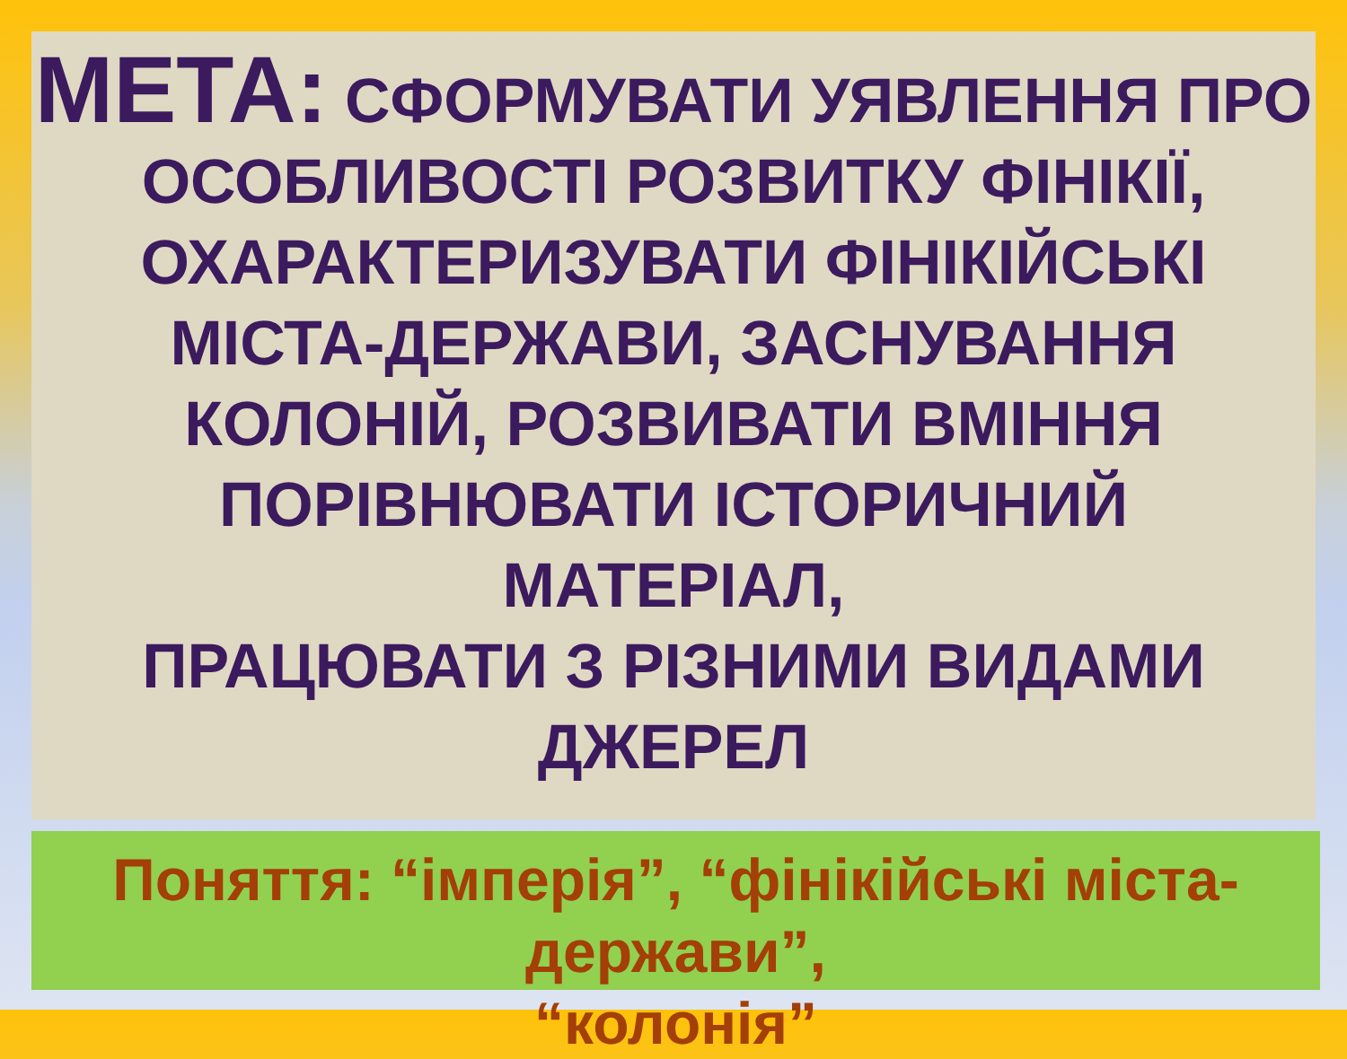МЕТА: СФОРМУВАТИ УЯВЛЕННЯ ПРО
ОСОБЛИВОСТІ РОЗВИТКУ ФІНІКІЇ,
ОХАРАКТЕРИЗУВАТИ ФІНІКІЙСЬКІ
МІСТА-ДЕРЖАВИ, ЗАСНУВАННЯ
КОЛОНІЙ, РОЗВИВАТИ ВМІННЯ
ПОРІВНЮВАТИ ІСТОРИЧНИЙ
МАТЕРІАЛ,
ПРАЦЮВАТИ З РІЗНИМИ ВИДАМИ
ДЖЕРЕЛ
Поняття: “імперія”, “фінікійські міста-держави”,
“колонія”